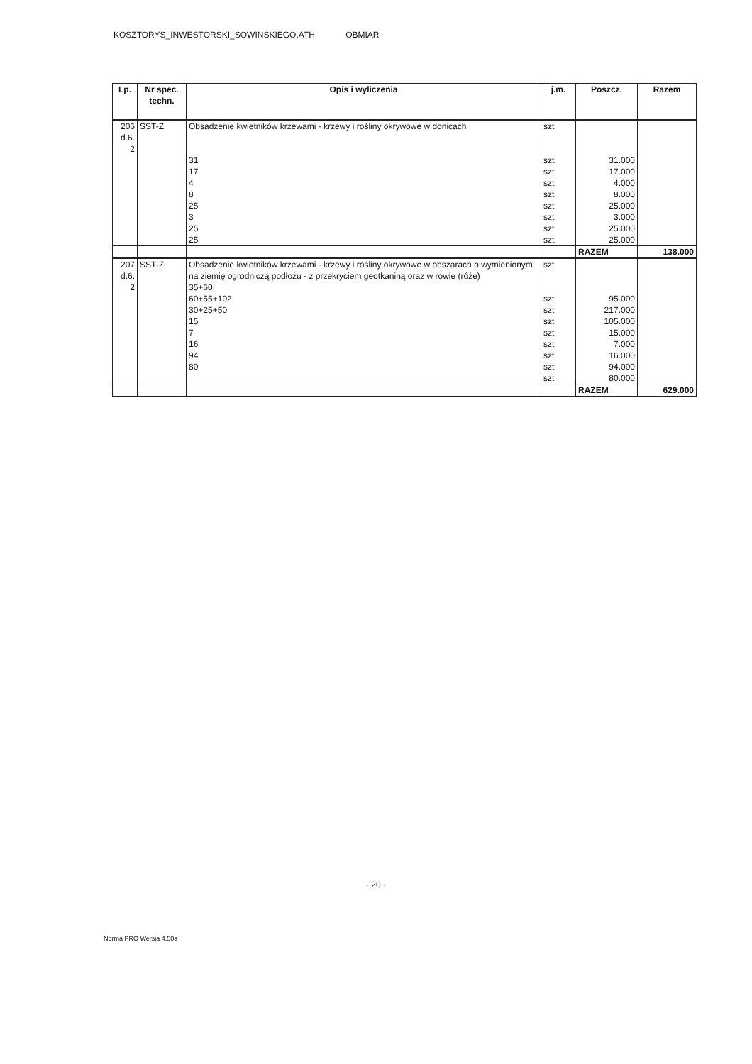KOSZTORYS_INWESTORSKI_SOWINSKIEGO.ATH OBMIAR
| Lp. | Nr spec. techn. | Opis i wyliczenia | j.m. | Poszcz. | Razem |
| --- | --- | --- | --- | --- | --- |
| 206 d.6. 2 | SST-Z | Obsadzenie kwietników krzewami - krzewy i rośliny okrywowe w donicach 31 17 4 8 25 3 25 25 | szt szt szt szt szt szt szt szt szt | 31.000 17.000 4.000 8.000 25.000 3.000 25.000 25.000 | |
| | | | | RAZEM | 138.000 |
| 207 d.6. 2 | SST-Z | Obsadzenie kwietników krzewami - krzewy i rośliny okrywowe w obszarach o wymienionym na ziemię ogrodniczą podłożu - z przekryciem geotkaniną oraz w rowie (róże) 35+60 60+55+102 30+25+50 15 7 16 94 80 | szt szt szt szt szt szt szt szt szt | 95.000 217.000 105.000 15.000 7.000 16.000 94.000 80.000 | |
| | | | | RAZEM | 629.000 |
- 20 -
Norma PRO Wersja 4.50a